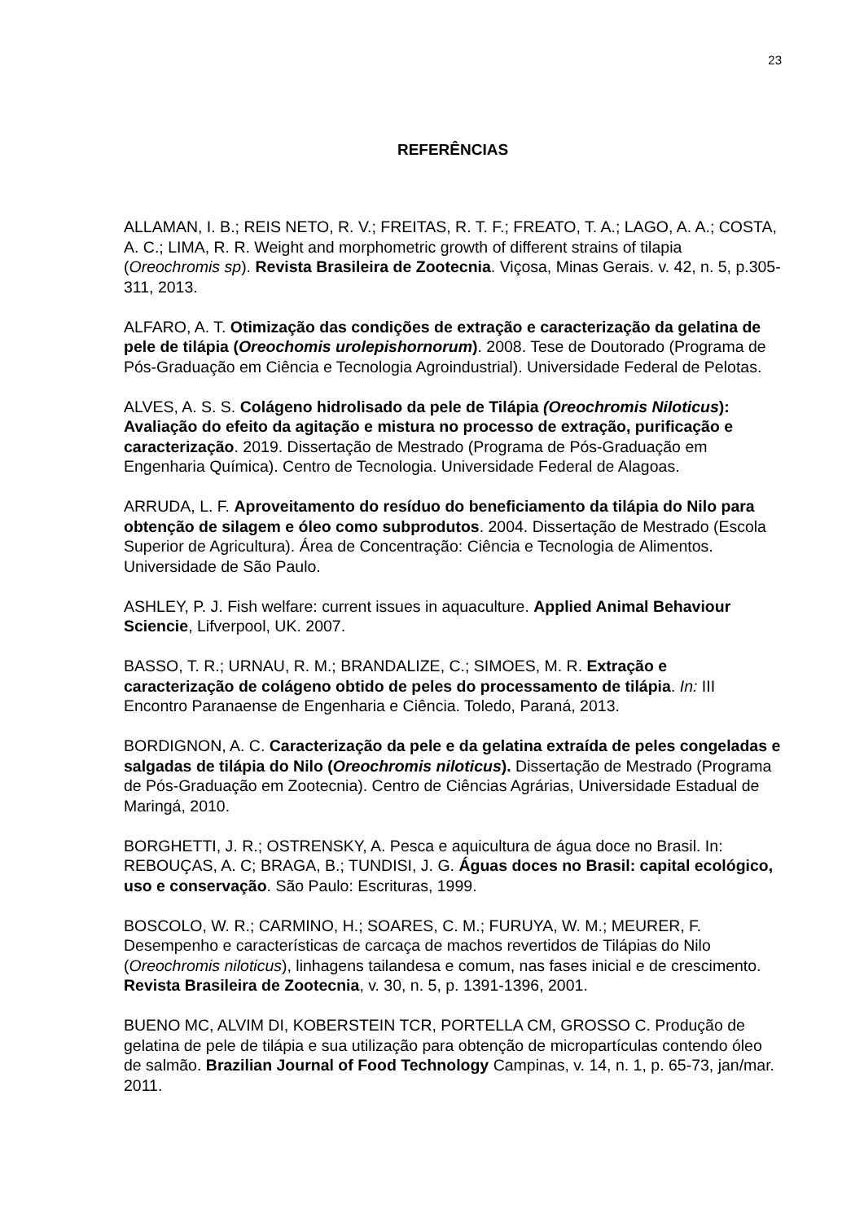23
REFERÊNCIAS
ALLAMAN, I. B.; REIS NETO, R. V.; FREITAS, R. T. F.; FREATO, T. A.; LAGO, A. A.; COSTA, A. C.; LIMA, R. R. Weight and morphometric growth of different strains of tilapia (Oreochromis sp). Revista Brasileira de Zootecnia. Viçosa, Minas Gerais. v. 42, n. 5, p.305-311, 2013.
ALFARO, A. T. Otimização das condições de extração e caracterização da gelatina de pele de tilápia (Oreochomis urolepishornorum). 2008. Tese de Doutorado (Programa de Pós-Graduação em Ciência e Tecnologia Agroindustrial). Universidade Federal de Pelotas.
ALVES, A. S. S. Colágeno hidrolisado da pele de Tilápia (Oreochromis Niloticus): Avaliação do efeito da agitação e mistura no processo de extração, purificação e caracterização. 2019. Dissertação de Mestrado (Programa de Pós-Graduação em Engenharia Química). Centro de Tecnologia. Universidade Federal de Alagoas.
ARRUDA, L. F. Aproveitamento do resíduo do beneficiamento da tilápia do Nilo para obtenção de silagem e óleo como subprodutos. 2004. Dissertação de Mestrado (Escola Superior de Agricultura). Área de Concentração: Ciência e Tecnologia de Alimentos. Universidade de São Paulo.
ASHLEY, P. J. Fish welfare: current issues in aquaculture. Applied Animal Behaviour Sciencie, Lifverpool, UK. 2007.
BASSO, T. R.; URNAU, R. M.; BRANDALIZE, C.; SIMOES, M. R. Extração e caracterização de colágeno obtido de peles do processamento de tilápia. In: III Encontro Paranaense de Engenharia e Ciência. Toledo, Paraná, 2013.
BORDIGNON, A. C. Caracterização da pele e da gelatina extraída de peles congeladas e salgadas de tilápia do Nilo (Oreochromis niloticus). Dissertação de Mestrado (Programa de Pós-Graduação em Zootecnia). Centro de Ciências Agrárias, Universidade Estadual de Maringá, 2010.
BORGHETTI, J. R.; OSTRENSKY, A. Pesca e aquicultura de água doce no Brasil. In: REBOUÇAS, A. C; BRAGA, B.; TUNDISI, J. G. Águas doces no Brasil: capital ecológico, uso e conservação. São Paulo: Escrituras, 1999.
BOSCOLO, W. R.; CARMINO, H.; SOARES, C. M.; FURUYA, W. M.; MEURER, F. Desempenho e características de carcaça de machos revertidos de Tilápias do Nilo (Oreochromis niloticus), linhagens tailandesa e comum, nas fases inicial e de crescimento. Revista Brasileira de Zootecnia, v. 30, n. 5, p. 1391-1396, 2001.
BUENO MC, ALVIM DI, KOBERSTEIN TCR, PORTELLA CM, GROSSO C. Produção de gelatina de pele de tilápia e sua utilização para obtenção de micropartículas contendo óleo de salmão. Brazilian Journal of Food Technology Campinas, v. 14, n. 1, p. 65-73, jan/mar. 2011.